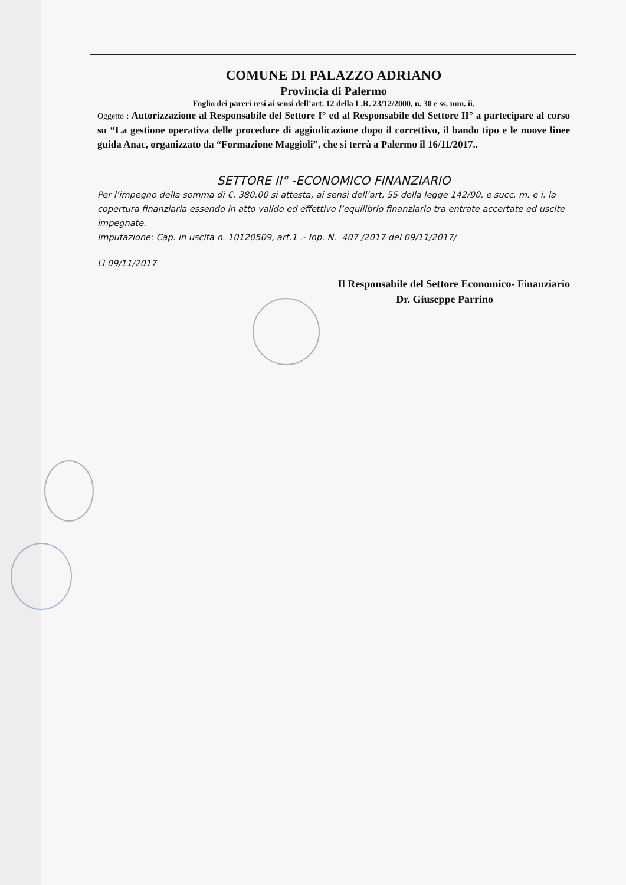COMUNE DI PALAZZO ADRIANO
Provincia di Palermo
Foglio dei pareri resi ai sensi dell’art. 12 della L.R. 23/12/2000, n. 30 e ss. mm. ii.
Oggetto : Autorizzazione al Responsabile del Settore I° ed al Responsabile del Settore II° a partecipare al corso su “La gestione operativa delle procedure di aggiudicazione dopo il correttivo, il bando tipo e le nuove linee guida Anac, organizzato da “Formazione Maggioli”, che si terrà a Palermo il 16/11/2017..
SETTORE II° -ECONOMICO FINANZIARIO
Per l’impegno della somma di €. 380,00 si attesta, ai sensi dell’art, 55 della legge 142/90, e succ. m. e i. la copertura finanziaria essendo in atto valido ed effettivo l’equilibrio finanziario tra entrate accertate ed uscite impegnate.
Imputazione: Cap. in uscita n. 10120509, art.1 .- Inp. N. 407 /2017 del 09/11/2017/
Lì 09/11/2017
Il Responsabile del Settore Economico- Finanziario
Dr. Giuseppe Parrino